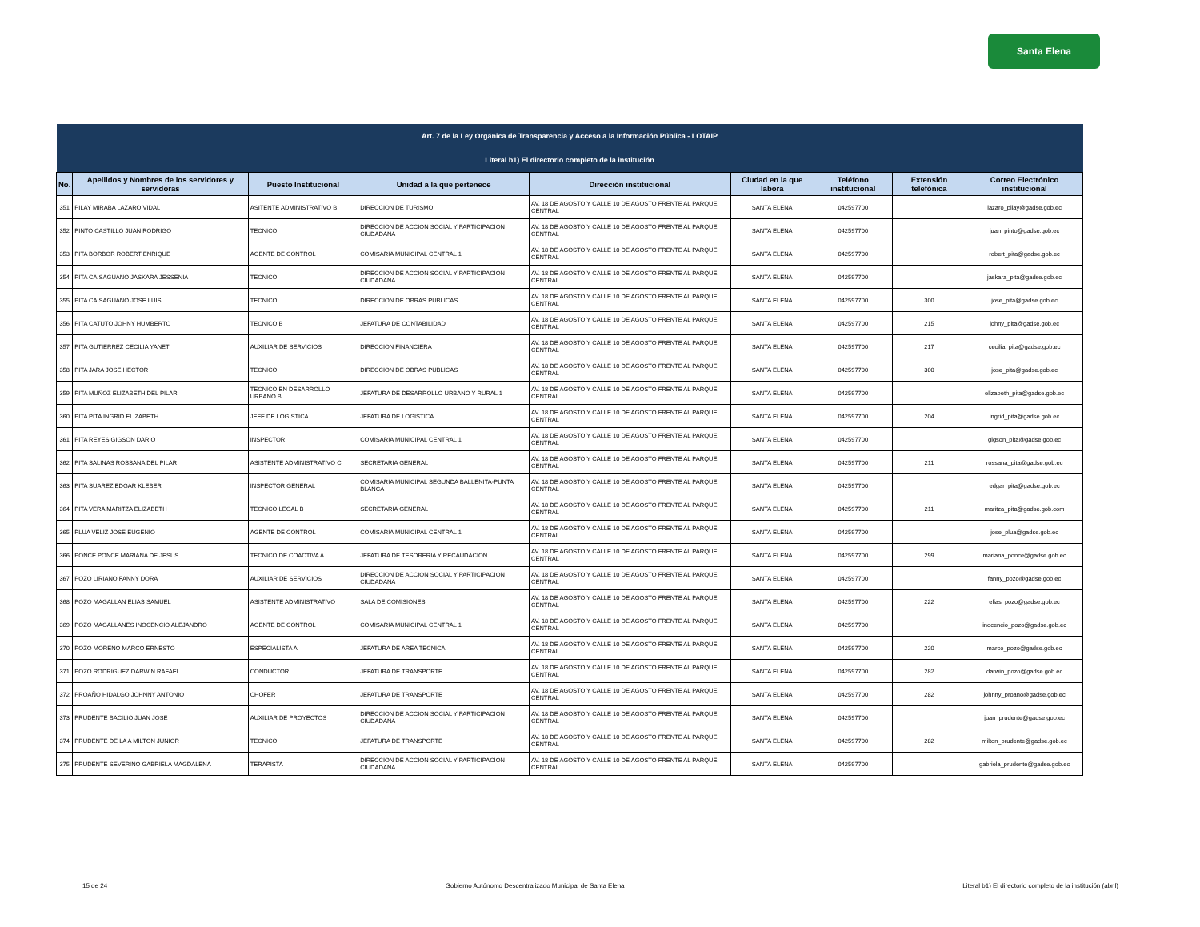Santa Elena
| Art. 7 de la Ley Orgánica de Transparencia y Acceso a la Información Pública - LOTAIP | | | | | | | | |
| --- | --- | --- | --- | --- | --- | --- | --- | --- |
| Literal b1) El directorio completo de la institución | | | | | | | | |
| No. | Apellidos y Nombres de los servidores y servidoras | Puesto Institucional | Unidad a la que pertenece | Dirección institucional | Ciudad en la que labora | Teléfono institucional | Extensión telefónica | Correo Electrónico institucional |
| 351 | PILAY MIRABA LAZARO VIDAL | ASITENTE ADMINISTRATIVO B | DIRECCION DE TURISMO | AV. 18 DE AGOSTO Y CALLE 10 DE AGOSTO FRENTE AL PARQUE CENTRAL | SANTA ELENA | 042597700 | | lazaro_pilay@gadse.gob.ec |
| 352 | PINTO CASTILLO JUAN RODRIGO | TECNICO | DIRECCION DE ACCION SOCIAL Y PARTICIPACION CIUDADANA | AV. 18 DE AGOSTO Y CALLE 10 DE AGOSTO FRENTE AL PARQUE CENTRAL | SANTA ELENA | 042597700 | | juan_pinto@gadse.gob.ec |
| 353 | PITA BORBOR ROBERT ENRIQUE | AGENTE DE CONTROL | COMISARIA MUNICIPAL CENTRAL 1 | AV. 18 DE AGOSTO Y CALLE 10 DE AGOSTO FRENTE AL PARQUE CENTRAL | SANTA ELENA | 042597700 | | robert_pita@gadse.gob.ec |
| 354 | PITA CAISAGUANO JASKARA JESSENIA | TECNICO | DIRECCION DE ACCION SOCIAL Y PARTICIPACION CIUDADANA | AV. 18 DE AGOSTO Y CALLE 10 DE AGOSTO FRENTE AL PARQUE CENTRAL | SANTA ELENA | 042597700 | | jaskara_pita@gadse.gob.ec |
| 355 | PITA CAISAGUANO JOSE LUIS | TECNICO | DIRECCION DE OBRAS PUBLICAS | AV. 18 DE AGOSTO Y CALLE 10 DE AGOSTO FRENTE AL PARQUE CENTRAL | SANTA ELENA | 042597700 | 300 | jose_pita@gadse.gob.ec |
| 356 | PITA CATUTO JOHNY HUMBERTO | TECNICO B | JEFATURA DE CONTABILIDAD | AV. 18 DE AGOSTO Y CALLE 10 DE AGOSTO FRENTE AL PARQUE CENTRAL | SANTA ELENA | 042597700 | 215 | johny_pita@gadse.gob.ec |
| 357 | PITA GUTIERREZ CECILIA YANET | AUXILIAR DE SERVICIOS | DIRECCION FINANCIERA | AV. 18 DE AGOSTO Y CALLE 10 DE AGOSTO FRENTE AL PARQUE CENTRAL | SANTA ELENA | 042597700 | 217 | cecilia_pita@gadse.gob.ec |
| 358 | PITA JARA JOSE HECTOR | TECNICO | DIRECCION DE OBRAS PUBLICAS | AV. 18 DE AGOSTO Y CALLE 10 DE AGOSTO FRENTE AL PARQUE CENTRAL | SANTA ELENA | 042597700 | 300 | jose_pita@gadse.gob.ec |
| 359 | PITA MUÑOZ ELIZABETH DEL PILAR | TECNICO EN DESARROLLO URBANO B | JEFATURA DE DESARROLLO URBANO Y RURAL 1 | AV. 18 DE AGOSTO Y CALLE 10 DE AGOSTO FRENTE AL PARQUE CENTRAL | SANTA ELENA | 042597700 | | elizabeth_pita@gadse.gob.ec |
| 360 | PITA PITA INGRID ELIZABETH | JEFE DE LOGISTICA | JEFATURA DE LOGISTICA | AV. 18 DE AGOSTO Y CALLE 10 DE AGOSTO FRENTE AL PARQUE CENTRAL | SANTA ELENA | 042597700 | 204 | ingrid_pita@gadse.gob.ec |
| 361 | PITA REYES GIGSON DARIO | INSPECTOR | COMISARIA MUNICIPAL CENTRAL 1 | AV. 18 DE AGOSTO Y CALLE 10 DE AGOSTO FRENTE AL PARQUE CENTRAL | SANTA ELENA | 042597700 | | gigson_pita@gadse.gob.ec |
| 362 | PITA SALINAS ROSSANA DEL PILAR | ASISTENTE ADMINISTRATIVO C | SECRETARIA GENERAL | AV. 18 DE AGOSTO Y CALLE 10 DE AGOSTO FRENTE AL PARQUE CENTRAL | SANTA ELENA | 042597700 | 211 | rossana_pita@gadse.gob.ec |
| 363 | PITA SUAREZ EDGAR KLEBER | INSPECTOR GENERAL | COMISARIA MUNICIPAL SEGUNDA BALLENITA-PUNTA BLANCA | AV. 18 DE AGOSTO Y CALLE 10 DE AGOSTO FRENTE AL PARQUE CENTRAL | SANTA ELENA | 042597700 | | edgar_pita@gadse.gob.ec |
| 364 | PITA VERA MARITZA ELIZABETH | TECNICO LEGAL B | SECRETARIA GENERAL | AV. 18 DE AGOSTO Y CALLE 10 DE AGOSTO FRENTE AL PARQUE CENTRAL | SANTA ELENA | 042597700 | 211 | maritza_pita@gadse.gob.com |
| 365 | PLUA VELIZ JOSE EUGENIO | AGENTE DE CONTROL | COMISARIA MUNICIPAL CENTRAL 1 | AV. 18 DE AGOSTO Y CALLE 10 DE AGOSTO FRENTE AL PARQUE CENTRAL | SANTA ELENA | 042597700 | | jose_plua@gadse.gob.ec |
| 366 | PONCE PONCE MARIANA DE JESUS | TECNICO DE COACTIVA A | JEFATURA DE TESORERIA Y RECAUDACION | AV. 18 DE AGOSTO Y CALLE 10 DE AGOSTO FRENTE AL PARQUE CENTRAL | SANTA ELENA | 042597700 | 299 | mariana_ponce@gadse.gob.ec |
| 367 | POZO LIRIANO FANNY DORA | AUXILIAR DE SERVICIOS | DIRECCION DE ACCION SOCIAL Y PARTICIPACION CIUDADANA | AV. 18 DE AGOSTO Y CALLE 10 DE AGOSTO FRENTE AL PARQUE CENTRAL | SANTA ELENA | 042597700 | | fanny_pozo@gadse.gob.ec |
| 368 | POZO MAGALLAN ELIAS SAMUEL | ASISTENTE ADMINISTRATIVO | SALA DE COMISIONES | AV. 18 DE AGOSTO Y CALLE 10 DE AGOSTO FRENTE AL PARQUE CENTRAL | SANTA ELENA | 042597700 | 222 | elias_pozo@gadse.gob.ec |
| 369 | POZO MAGALLANES INOCENCIO ALEJANDRO | AGENTE DE CONTROL | COMISARIA MUNICIPAL CENTRAL 1 | AV. 18 DE AGOSTO Y CALLE 10 DE AGOSTO FRENTE AL PARQUE CENTRAL | SANTA ELENA | 042597700 | | inocencio_pozo@gadse.gob.ec |
| 370 | POZO MORENO MARCO ERNESTO | ESPECIALISTA A | JEFATURA DE AREA TECNICA | AV. 18 DE AGOSTO Y CALLE 10 DE AGOSTO FRENTE AL PARQUE CENTRAL | SANTA ELENA | 042597700 | 220 | marco_pozo@gadse.gob.ec |
| 371 | POZO RODRIGUEZ DARWIN RAFAEL | CONDUCTOR | JEFATURA DE TRANSPORTE | AV. 18 DE AGOSTO Y CALLE 10 DE AGOSTO FRENTE AL PARQUE CENTRAL | SANTA ELENA | 042597700 | 282 | darwin_pozo@gadse.gob.ec |
| 372 | PROAÑO HIDALGO JOHNNY ANTONIO | CHOFER | JEFATURA DE TRANSPORTE | AV. 18 DE AGOSTO Y CALLE 10 DE AGOSTO FRENTE AL PARQUE CENTRAL | SANTA ELENA | 042597700 | 282 | johnny_proano@gadse.gob.ec |
| 373 | PRUDENTE BACILIO JUAN JOSE | AUXILIAR DE PROYECTOS | DIRECCION DE ACCION SOCIAL Y PARTICIPACION CIUDADANA | AV. 18 DE AGOSTO Y CALLE 10 DE AGOSTO FRENTE AL PARQUE CENTRAL | SANTA ELENA | 042597700 | | juan_prudente@gadse.gob.ec |
| 374 | PRUDENTE DE LA A MILTON JUNIOR | TECNICO | JEFATURA DE TRANSPORTE | AV. 18 DE AGOSTO Y CALLE 10 DE AGOSTO FRENTE AL PARQUE CENTRAL | SANTA ELENA | 042597700 | 282 | milton_prudente@gadse.gob.ec |
| 375 | PRUDENTE SEVERINO GABRIELA MAGDALENA | TERAPISTA | DIRECCION DE ACCION SOCIAL Y PARTICIPACION CIUDADANA | AV. 18 DE AGOSTO Y CALLE 10 DE AGOSTO FRENTE AL PARQUE CENTRAL | SANTA ELENA | 042597700 | | gabriela_prudente@gadse.gob.ec |
15 de 24 Gobierno Autónomo Descentralizado Municipal de Santa Elena Literal b1) El directorio completo de la institución (abril)